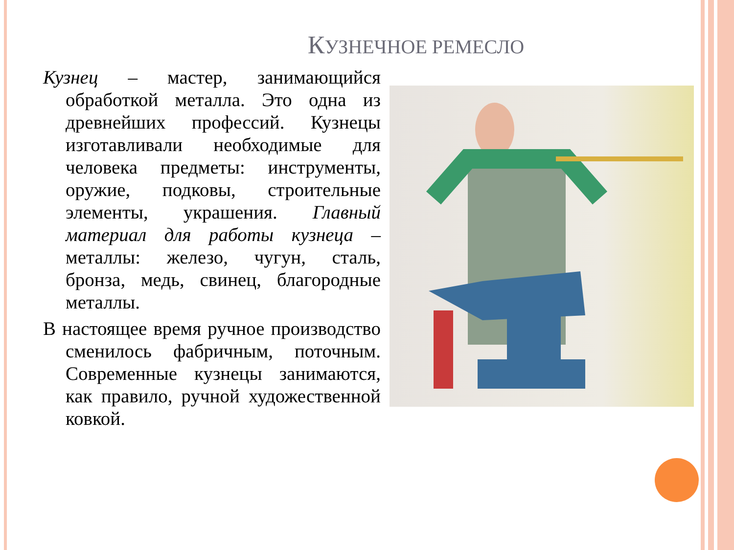КУЗНЕЧНОЕ РЕМЕСЛО
Кузнец – мастер, занимающийся обработкой металла. Это одна из древнейших профессий. Кузнецы изготавливали необходимые для человека предметы: инструменты, оружие, подковы, строительные элементы, украшения. Главный материал для работы кузнеца – металлы: железо, чугун, сталь, бронза, медь, свинец, благородные металлы.
В настоящее время ручное производство сменилось фабричным, поточным. Современные кузнецы занимаются, как правило, ручной художественной ковкой.